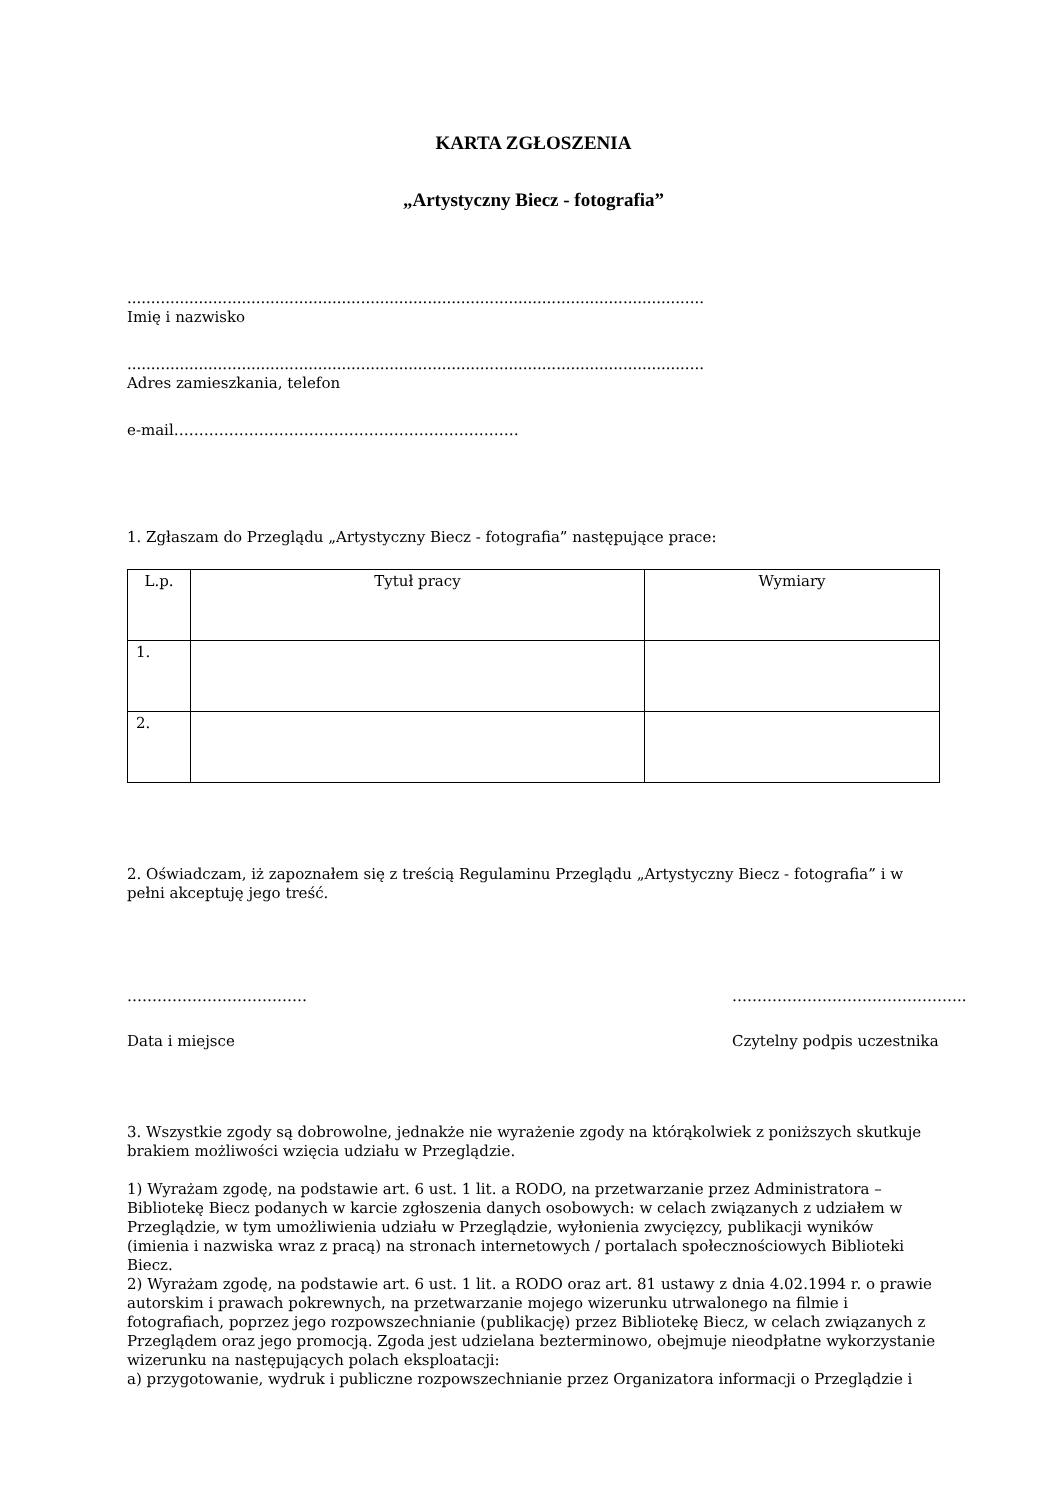KARTA ZGŁOSZENIA
„Artystyczny Biecz - fotografia”
.........................................................................................................................
Imię i nazwisko
.........................................................................................................................
Adres zamieszkania, telefon
e-mail……………………………………………………………
1. Zgłaszam do Przeglądu „Artystyczny Biecz - fotografia” następujące prace:
| L.p. | Tytuł pracy | Wymiary |
| --- | --- | --- |
| 1. | | |
| 2. | | |
2. Oświadczam, iż zapoznałem się z treścią Regulaminu Przeglądu „Artystyczny Biecz - fotografia” i w pełni akceptuję jego treść.
……………………………… ………………………………………..
Data i miejsce Czytelny podpis uczestnika
3. Wszystkie zgody są dobrowolne, jednakże nie wyrażenie zgody na którąkolwiek z poniższych skutkuje brakiem możliwości wzięcia udziału w Przeglądzie.
1) Wyrażam zgodę, na podstawie art. 6 ust. 1 lit. a RODO, na przetwarzanie przez Administratora – Bibliotekę Biecz podanych w karcie zgłoszenia danych osobowych: w celach związanych z udziałem w Przeglądzie, w tym umożliwienia udziału w Przeglądzie, wyłonienia zwycięzcy, publikacji wyników (imienia i nazwiska wraz z pracą) na stronach internetowych / portalach społecznościowych Biblioteki Biecz.
2) Wyrażam zgodę, na podstawie art. 6 ust. 1 lit. a RODO oraz art. 81 ustawy z dnia 4.02.1994 r. o prawie autorskim i prawach pokrewnych, na przetwarzanie mojego wizerunku utrwalonego na filmie i fotografiach, poprzez jego rozpowszechnianie (publikację) przez Bibliotekę Biecz, w celach związanych z Przeglądem oraz jego promocją. Zgoda jest udzielana bezterminowo, obejmuje nieodpłatne wykorzystanie wizerunku na następujących polach eksploatacji:
a) przygotowanie, wydruk i publiczne rozpowszechnianie przez Organizatora informacji o Przeglądzie i